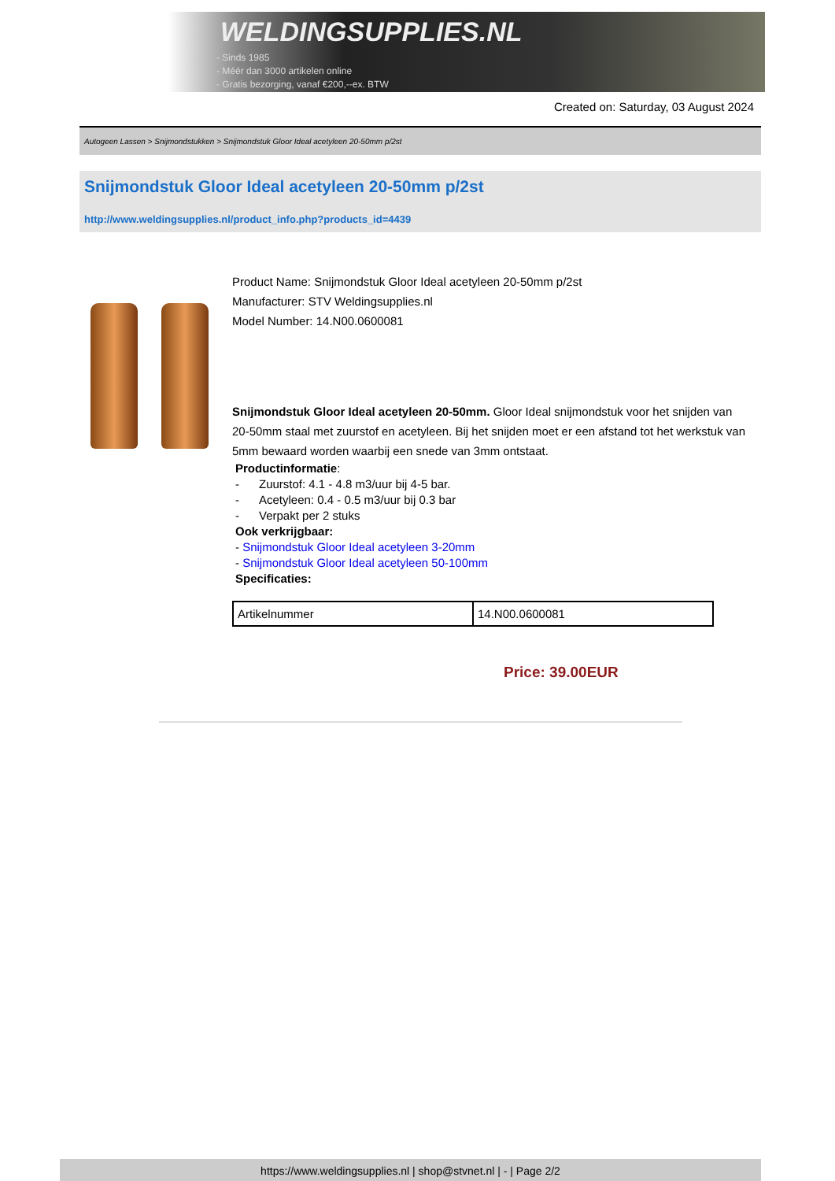WELDINGSUPPLIES.NL
- Sinds 1985
- Méér dan 3000 artikelen online
- Gratis bezorging, vanaf €200,--ex. BTW
Created on: Saturday, 03 August 2024
Autogeen Lassen > Snijmondstukken > Snijmondstuk Gloor Ideal acetyleen 20-50mm p/2st
Snijmondstuk Gloor Ideal acetyleen 20-50mm p/2st
http://www.weldingsupplies.nl/product_info.php?products_id=4439
Product Name: Snijmondstuk Gloor Ideal acetyleen 20-50mm p/2st
Manufacturer: STV Weldingsupplies.nl
Model Number: 14.N00.0600081
Snijmondstuk Gloor Ideal acetyleen 20-50mm. Gloor Ideal snijmondstuk voor het snijden van 20-50mm staal met zuurstof en acetyleen. Bij het snijden moet er een afstand tot het werkstuk van 5mm bewaard worden waarbij een snede van 3mm ontstaat.
Productinformatie:
- Zuurstof: 4.1 - 4.8 m3/uur bij 4-5 bar.
- Acetyleen: 0.4 - 0.5 m3/uur bij 0.3 bar
- Verpakt per 2 stuks
Ook verkrijgbaar:
- Snijmondstuk Gloor Ideal acetyleen 3-20mm
- Snijmondstuk Gloor Ideal acetyleen 50-100mm
Specificaties:
| Artikelnummer | 14.N00.0600081 |
Price: 39.00EUR
https://www.weldingsupplies.nl | shop@stvnet.nl | - | Page 2/2